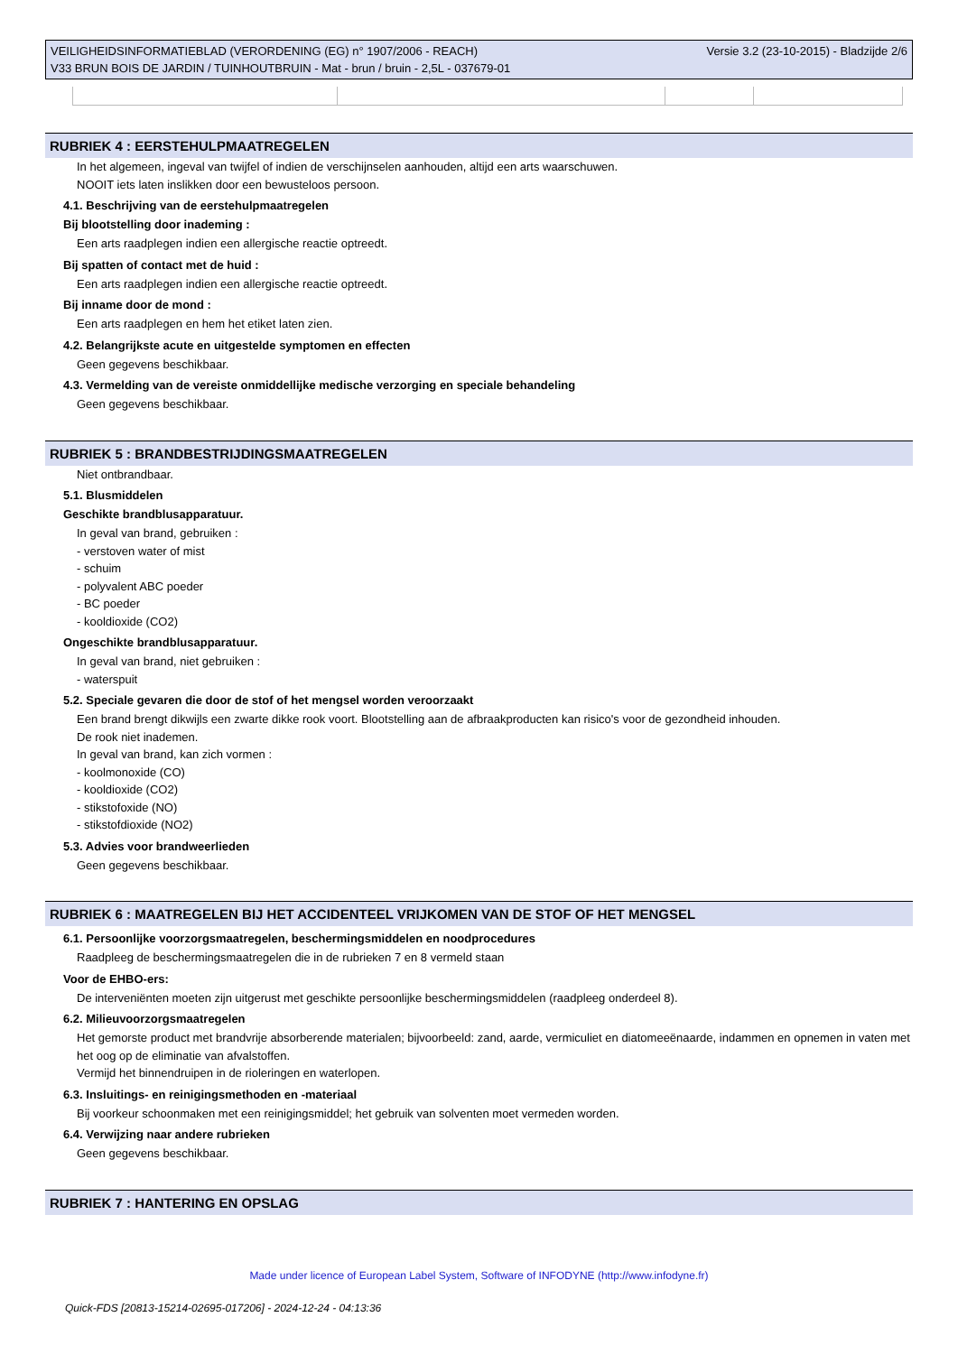VEILIGHEIDSINFORMATIEBLAD (VERORDENING (EG) n° 1907/2006 - REACH)
V33 BRUN BOIS DE JARDIN / TUINHOUTBRUIN - Mat - brun / bruin - 2,5L - 037679-01
Versie 3.2 (23-10-2015) - Bladzijde 2/6
RUBRIEK 4 : EERSTEHULPMAATREGELEN
In het algemeen, ingeval van twijfel of indien de verschijnselen aanhouden, altijd een arts waarschuwen.
NOOIT iets laten inslikken door een bewusteloos persoon.
4.1. Beschrijving van de eerstehulpmaatregelen
Bij blootstelling door inademing :
Een arts raadplegen indien een allergische reactie optreedt.
Bij spatten of contact met de huid :
Een arts raadplegen indien een allergische reactie optreedt.
Bij inname door de mond :
Een arts raadplegen en hem het etiket laten zien.
4.2. Belangrijkste acute en uitgestelde symptomen en effecten
Geen gegevens beschikbaar.
4.3. Vermelding van de vereiste onmiddellijke medische verzorging en speciale behandeling
Geen gegevens beschikbaar.
RUBRIEK 5 : BRANDBESTRIJDINGSMAATREGELEN
Niet ontbrandbaar.
5.1. Blusmiddelen
Geschikte brandblusapparatuur.
In geval van brand, gebruiken :
- verstoven water of mist
- schuim
- polyvalent ABC poeder
- BC poeder
- kooldioxide (CO2)
Ongeschikte brandblusapparatuur.
In geval van brand, niet gebruiken :
- waterspuit
5.2. Speciale gevaren die door de stof of het mengsel worden veroorzaakt
Een brand brengt dikwijls een zwarte dikke rook voort. Blootstelling aan de afbraakproducten kan risico's voor de gezondheid inhouden.
De rook niet inademen.
In geval van brand, kan zich vormen :
- koolmonoxide (CO)
- kooldioxide (CO2)
- stikstofoxide (NO)
- stikstofdioxide (NO2)
5.3. Advies voor brandweerlieden
Geen gegevens beschikbaar.
RUBRIEK 6 : MAATREGELEN BIJ HET ACCIDENTEEL VRIJKOMEN VAN DE STOF OF HET MENGSEL
6.1. Persoonlijke voorzorgsmaatregelen, beschermingsmiddelen en noodprocedures
Raadpleeg de beschermingsmaatregelen die in de rubrieken 7 en 8 vermeld staan
Voor de EHBO-ers:
De interveniënten moeten zijn uitgerust met geschikte persoonlijke beschermingsmiddelen (raadpleeg onderdeel 8).
6.2. Milieuvoorzorgsmaatregelen
Het gemorste product met brandvrije absorberende materialen; bijvoorbeeld: zand, aarde, vermiculiet en diatomeeënaarde, indammen en opnemen in vaten met het oog op de eliminatie van afvalstoffen.
Vermijd het binnendruipen in de rioleringen en waterlopen.
6.3. Insluitings- en reinigingsmethoden en -materiaal
Bij voorkeur schoonmaken met een reinigingsmiddel; het gebruik van solventen moet vermeden worden.
6.4. Verwijzing naar andere rubrieken
Geen gegevens beschikbaar.
RUBRIEK 7 : HANTERING EN OPSLAG
Made under licence of European Label System, Software of INFODYNE (http://www.infodyne.fr)
Quick-FDS [20813-15214-02695-017206] - 2024-12-24 - 04:13:36